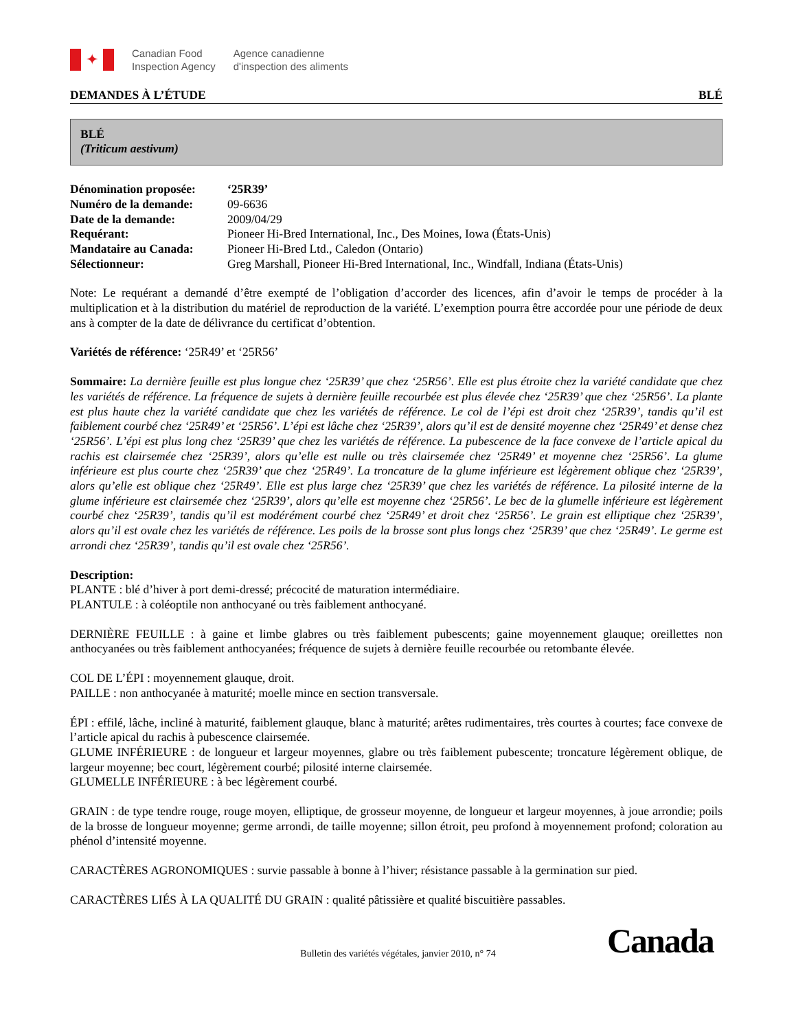✦
Canadian Food
Inspection Agency
Agence canadienne
d'inspection des aliments
DEMANDES À L’ÉTUDE BLÉ
BLÉ
(Triticum aestivum)
| Dénomination proposée: | ‘25R39’ |
| Numéro de la demande: | 09-6636 |
| Date de la demande: | 2009/04/29 |
| Requérant: | Pioneer Hi-Bred International, Inc., Des Moines, Iowa (États-Unis) |
| Mandataire au Canada: | Pioneer Hi-Bred Ltd., Caledon (Ontario) |
| Sélectionneur: | Greg Marshall, Pioneer Hi-Bred International, Inc., Windfall, Indiana (États-Unis) |
Note: Le requérant a demandé d’être exempté de l’obligation d’accorder des licences, afin d’avoir le temps de procéder à la multiplication et à la distribution du matériel de reproduction de la variété. L’exemption pourra être accordée pour une période de deux ans à compter de la date de délivrance du certificat d’obtention.
Variétés de référence: ‘25R49’ et ‘25R56’
Sommaire: La dernière feuille est plus longue chez ‘25R39’ que chez ‘25R56’. Elle est plus étroite chez la variété candidate que chez les variétés de référence. La fréquence de sujets à dernière feuille recourbée est plus élevée chez ‘25R39’ que chez ‘25R56’. La plante est plus haute chez la variété candidate que chez les variétés de référence. Le col de l’épi est droit chez ‘25R39’, tandis qu’il est faiblement courbé chez ‘25R49’ et ‘25R56’. L’épi est lâche chez ‘25R39’, alors qu’il est de densité moyenne chez ‘25R49’ et dense chez ‘25R56’. L’épi est plus long chez ‘25R39’ que chez les variétés de référence. La pubescence de la face convexe de l’article apical du rachis est clairsemée chez ‘25R39’, alors qu’elle est nulle ou très clairsemée chez ‘25R49’ et moyenne chez ‘25R56’. La glume inférieure est plus courte chez ‘25R39’ que chez ‘25R49’. La troncature de la glume inférieure est légèrement oblique chez ‘25R39’, alors qu’elle est oblique chez ‘25R49’. Elle est plus large chez ‘25R39’ que chez les variétés de référence. La pilosité interne de la glume inférieure est clairsemée chez ‘25R39’, alors qu’elle est moyenne chez ‘25R56’. Le bec de la glumelle inférieure est légèrement courbé chez ‘25R39’, tandis qu’il est modérément courbé chez ‘25R49’ et droit chez ‘25R56’. Le grain est elliptique chez ‘25R39’, alors qu’il est ovale chez les variétés de référence. Les poils de la brosse sont plus longs chez ‘25R39’ que chez ‘25R49’. Le germe est arrondi chez ‘25R39’, tandis qu’il est ovale chez ‘25R56’.
Description:
PLANTE : blé d’hiver à port demi-dressé; précocité de maturation intermédiaire.
PLANTULE : à coléoptile non anthocyané ou très faiblement anthocyané.
DERNIÈRE FEUILLE : à gaine et limbe glabres ou très faiblement pubescents; gaine moyennement glauque; oreillettes non anthocyanées ou très faiblement anthocyanées; fréquence de sujets à dernière feuille recourbée ou retombante élevée.
COL DE L’ÉPI : moyennement glauque, droit.
PAILLE : non anthocyanée à maturité; moelle mince en section transversale.
ÉPI : effilé, lâche, incliné à maturité, faiblement glauque, blanc à maturité; arêtes rudimentaires, très courtes à courtes; face convexe de l’article apical du rachis à pubescence clairsemée.
GLUME INFÉRIEURE : de longueur et largeur moyennes, glabre ou très faiblement pubescente; troncature légèrement oblique, de largeur moyenne; bec court, légèrement courbé; pilosité interne clairsemée.
GLUMELLE INFÉRIEURE : à bec légèrement courbé.
GRAIN : de type tendre rouge, rouge moyen, elliptique, de grosseur moyenne, de longueur et largeur moyennes, à joue arrondie; poils de la brosse de longueur moyenne; germe arrondi, de taille moyenne; sillon étroit, peu profond à moyennement profond; coloration au phénol d’intensité moyenne.
CARACTÈRES AGRONOMIQUES : survie passable à bonne à l’hiver; résistance passable à la germination sur pied.
CARACTÈRES LIÉS À LA QUALITÉ DU GRAIN : qualité pâtissière et qualité biscuitière passables.
Bulletin des variétés végétales, janvier 2010, n° 74 Canada